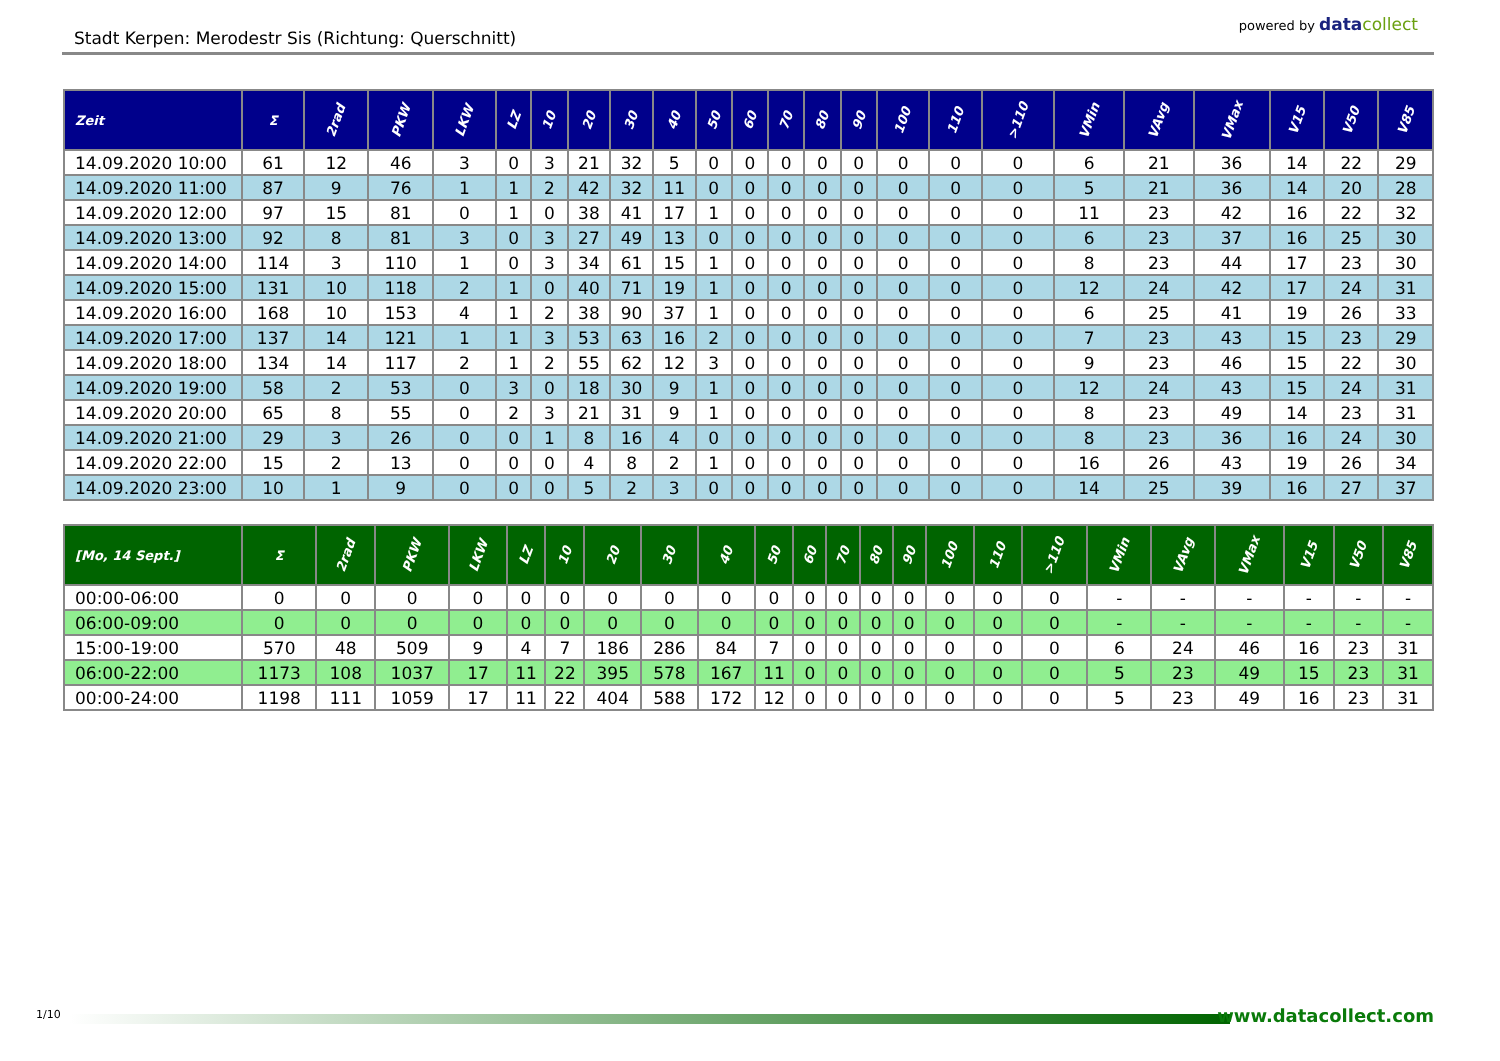Stadt Kerpen: Merodestr Sis (Richtung: Querschnitt)
powered by datacollect
| Zeit | Σ | 2rad | PKW | LKW | LZ | 10 | 20 | 30 | 40 | 50 | 60 | 70 | 80 | 90 | 100 | 110 | >110 | VMin | VAvg | VMax | V15 | V50 | V85 |
| --- | --- | --- | --- | --- | --- | --- | --- | --- | --- | --- | --- | --- | --- | --- | --- | --- | --- | --- | --- | --- | --- | --- | --- |
| 14.09.2020 10:00 | 61 | 12 | 46 | 3 | 0 | 3 | 21 | 32 | 5 | 0 | 0 | 0 | 0 | 0 | 0 | 0 | 0 | 6 | 21 | 36 | 14 | 22 | 29 |
| 14.09.2020 11:00 | 87 | 9 | 76 | 1 | 1 | 2 | 42 | 32 | 11 | 0 | 0 | 0 | 0 | 0 | 0 | 0 | 0 | 5 | 21 | 36 | 14 | 20 | 28 |
| 14.09.2020 12:00 | 97 | 15 | 81 | 0 | 1 | 0 | 38 | 41 | 17 | 1 | 0 | 0 | 0 | 0 | 0 | 0 | 0 | 11 | 23 | 42 | 16 | 22 | 32 |
| 14.09.2020 13:00 | 92 | 8 | 81 | 3 | 0 | 3 | 27 | 49 | 13 | 0 | 0 | 0 | 0 | 0 | 0 | 0 | 0 | 6 | 23 | 37 | 16 | 25 | 30 |
| 14.09.2020 14:00 | 114 | 3 | 110 | 1 | 0 | 3 | 34 | 61 | 15 | 1 | 0 | 0 | 0 | 0 | 0 | 0 | 0 | 8 | 23 | 44 | 17 | 23 | 30 |
| 14.09.2020 15:00 | 131 | 10 | 118 | 2 | 1 | 0 | 40 | 71 | 19 | 1 | 0 | 0 | 0 | 0 | 0 | 0 | 0 | 12 | 24 | 42 | 17 | 24 | 31 |
| 14.09.2020 16:00 | 168 | 10 | 153 | 4 | 1 | 2 | 38 | 90 | 37 | 1 | 0 | 0 | 0 | 0 | 0 | 0 | 0 | 6 | 25 | 41 | 19 | 26 | 33 |
| 14.09.2020 17:00 | 137 | 14 | 121 | 1 | 1 | 3 | 53 | 63 | 16 | 2 | 0 | 0 | 0 | 0 | 0 | 0 | 0 | 7 | 23 | 43 | 15 | 23 | 29 |
| 14.09.2020 18:00 | 134 | 14 | 117 | 2 | 1 | 2 | 55 | 62 | 12 | 3 | 0 | 0 | 0 | 0 | 0 | 0 | 0 | 9 | 23 | 46 | 15 | 22 | 30 |
| 14.09.2020 19:00 | 58 | 2 | 53 | 0 | 3 | 0 | 18 | 30 | 9 | 1 | 0 | 0 | 0 | 0 | 0 | 0 | 0 | 12 | 24 | 43 | 15 | 24 | 31 |
| 14.09.2020 20:00 | 65 | 8 | 55 | 0 | 2 | 3 | 21 | 31 | 9 | 1 | 0 | 0 | 0 | 0 | 0 | 0 | 0 | 8 | 23 | 49 | 14 | 23 | 31 |
| 14.09.2020 21:00 | 29 | 3 | 26 | 0 | 0 | 1 | 8 | 16 | 4 | 0 | 0 | 0 | 0 | 0 | 0 | 0 | 0 | 8 | 23 | 36 | 16 | 24 | 30 |
| 14.09.2020 22:00 | 15 | 2 | 13 | 0 | 0 | 0 | 4 | 8 | 2 | 1 | 0 | 0 | 0 | 0 | 0 | 0 | 0 | 16 | 26 | 43 | 19 | 26 | 34 |
| 14.09.2020 23:00 | 10 | 1 | 9 | 0 | 0 | 0 | 5 | 2 | 3 | 0 | 0 | 0 | 0 | 0 | 0 | 0 | 0 | 14 | 25 | 39 | 16 | 27 | 37 |
| [Mo, 14 Sept.] | Σ | 2rad | PKW | LKW | LZ | 10 | 20 | 30 | 40 | 50 | 60 | 70 | 80 | 90 | 100 | 110 | >110 | VMin | VAvg | VMax | V15 | V50 | V85 |
| --- | --- | --- | --- | --- | --- | --- | --- | --- | --- | --- | --- | --- | --- | --- | --- | --- | --- | --- | --- | --- | --- | --- | --- |
| 00:00-06:00 | 0 | 0 | 0 | 0 | 0 | 0 | 0 | 0 | 0 | 0 | 0 | 0 | 0 | 0 | 0 | 0 | 0 | - | - | - | - | - | - |
| 06:00-09:00 | 0 | 0 | 0 | 0 | 0 | 0 | 0 | 0 | 0 | 0 | 0 | 0 | 0 | 0 | 0 | 0 | 0 | - | - | - | - | - | - |
| 15:00-19:00 | 570 | 48 | 509 | 9 | 4 | 7 | 186 | 286 | 84 | 7 | 0 | 0 | 0 | 0 | 0 | 0 | 0 | 6 | 24 | 46 | 16 | 23 | 31 |
| 06:00-22:00 | 1173 | 108 | 1037 | 17 | 11 | 22 | 395 | 578 | 167 | 11 | 0 | 0 | 0 | 0 | 0 | 0 | 0 | 5 | 23 | 49 | 15 | 23 | 31 |
| 00:00-24:00 | 1198 | 111 | 1059 | 17 | 11 | 22 | 404 | 588 | 172 | 12 | 0 | 0 | 0 | 0 | 0 | 0 | 0 | 5 | 23 | 49 | 16 | 23 | 31 |
1/10 www.datacollect.com